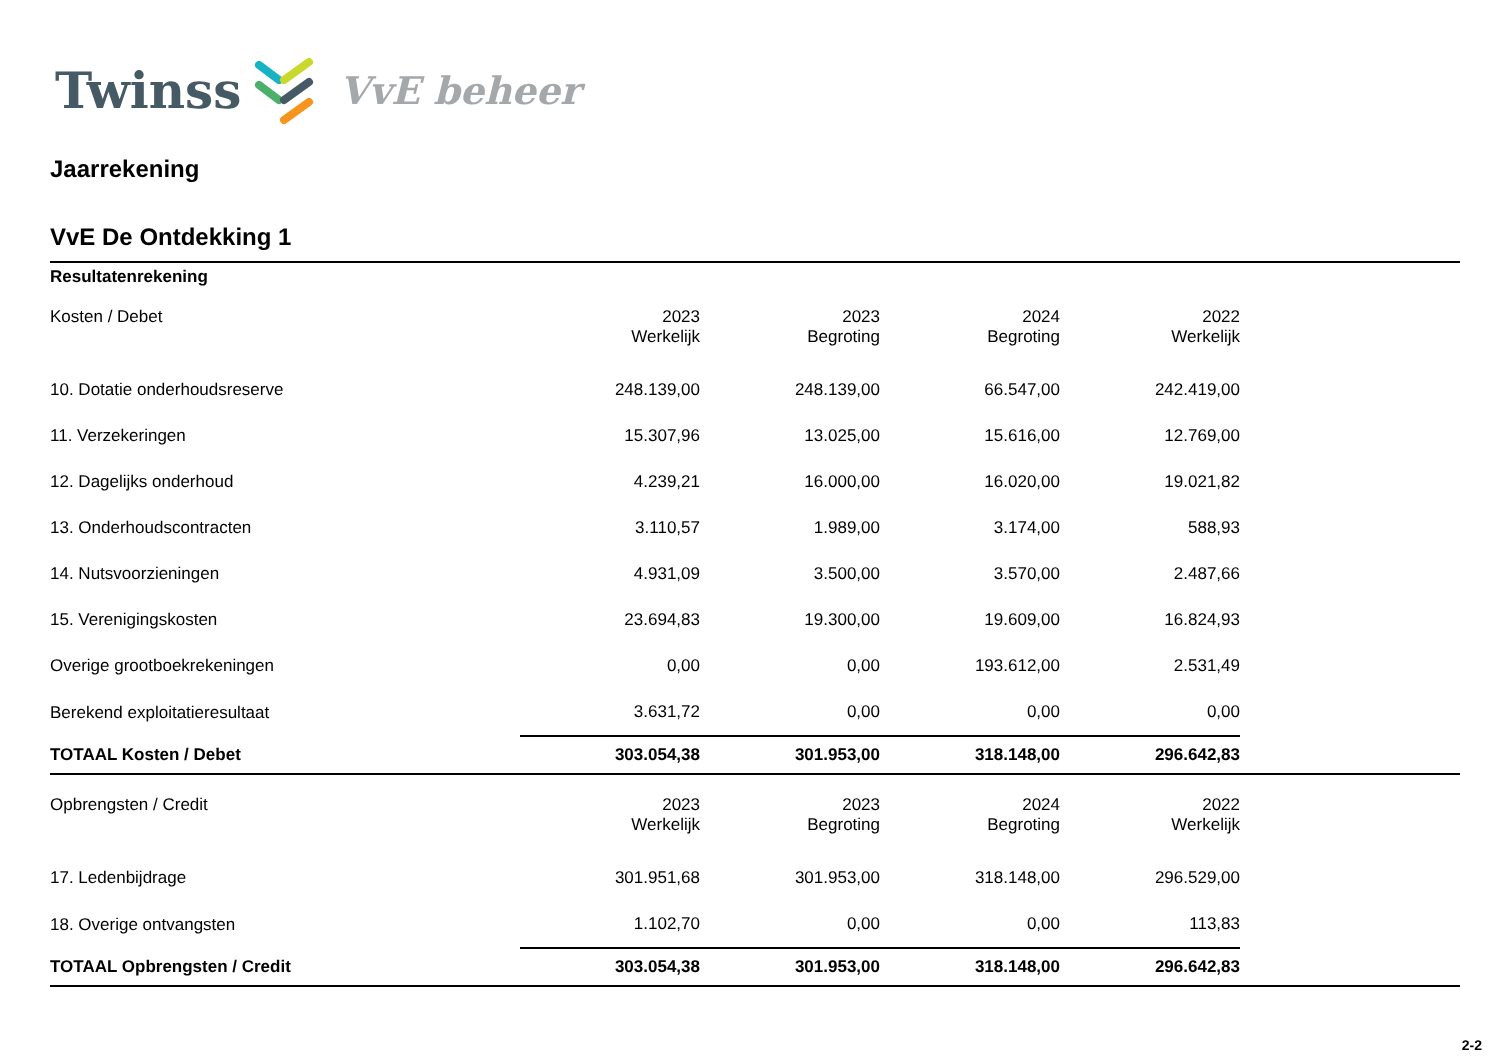Twinss VvE beheer
Jaarrekening
VvE De Ontdekking 1
Resultatenrekening
| Kosten / Debet | 2023 Werkelijk | 2023 Begroting | 2024 Begroting | 2022 Werkelijk | |
| --- | --- | --- | --- | --- | --- |
| 10. Dotatie onderhoudsreserve | 248.139,00 | 248.139,00 | 66.547,00 | 242.419,00 | |
| 11. Verzekeringen | 15.307,96 | 13.025,00 | 15.616,00 | 12.769,00 | |
| 12. Dagelijks onderhoud | 4.239,21 | 16.000,00 | 16.020,00 | 19.021,82 | |
| 13. Onderhoudscontracten | 3.110,57 | 1.989,00 | 3.174,00 | 588,93 | |
| 14. Nutsvoorzieningen | 4.931,09 | 3.500,00 | 3.570,00 | 2.487,66 | |
| 15. Verenigingskosten | 23.694,83 | 19.300,00 | 19.609,00 | 16.824,93 | |
| Overige grootboekrekeningen | 0,00 | 0,00 | 193.612,00 | 2.531,49 | |
| Berekend exploitatieresultaat | 3.631,72 | 0,00 | 0,00 | 0,00 | |
| TOTAAL Kosten / Debet | 303.054,38 | 301.953,00 | 318.148,00 | 296.642,83 | |
| Opbrengsten / Credit | 2023 Werkelijk | 2023 Begroting | 2024 Begroting | 2022 Werkelijk | |
| 17. Ledenbijdrage | 301.951,68 | 301.953,00 | 318.148,00 | 296.529,00 | |
| 18. Overige ontvangsten | 1.102,70 | 0,00 | 0,00 | 113,83 | |
| TOTAAL Opbrengsten / Credit | 303.054,38 | 301.953,00 | 318.148,00 | 296.642,83 | |
2-2